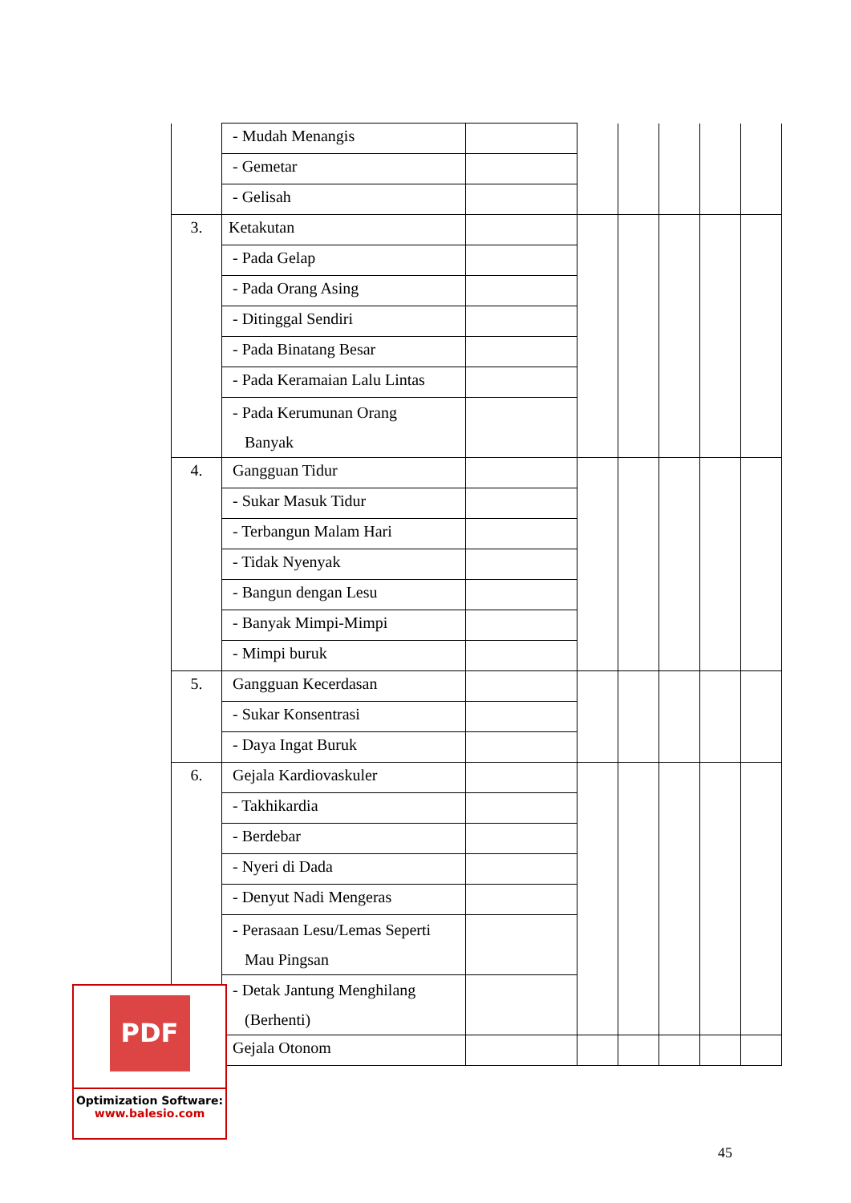| | - Mudah Menangis | | | | | | |
| | - Gemetar | | | | | | |
| | - Gelisah | | | | | | |
| 3. | Ketakutan | | | | | | |
| | - Pada Gelap | | | | | | |
| | - Pada Orang Asing | | | | | | |
| | - Ditinggal Sendiri | | | | | | |
| | - Pada Binatang Besar | | | | | | |
| | - Pada Keramaian Lalu Lintas | | | | | | |
| | - Pada Kerumunan Orang Banyak | | | | | | |
| 4. | Gangguan Tidur | | | | | | |
| | - Sukar Masuk Tidur | | | | | | |
| | - Terbangun Malam Hari | | | | | | |
| | - Tidak Nyenyak | | | | | | |
| | - Bangun dengan Lesu | | | | | | |
| | - Banyak Mimpi-Mimpi | | | | | | |
| | - Mimpi buruk | | | | | | |
| 5. | Gangguan Kecerdasan | | | | | | |
| | - Sukar Konsentrasi | | | | | | |
| | - Daya Ingat Buruk | | | | | | |
| 6. | Gejala Kardiovaskuler | | | | | | |
| | - Takhikardia | | | | | | |
| | - Berdebar | | | | | | |
| | - Nyeri di Dada | | | | | | |
| | - Denyut Nadi Mengeras | | | | | | |
| | - Perasaan Lesu/Lemas Seperti Mau Pingsan | | | | | | |
| | - Detak Jantung Menghilang (Berhenti) | | | | | | |
| | Gejala Otonom | | | | | | |
PDF
Optimization Software:
www.balesio.com
45